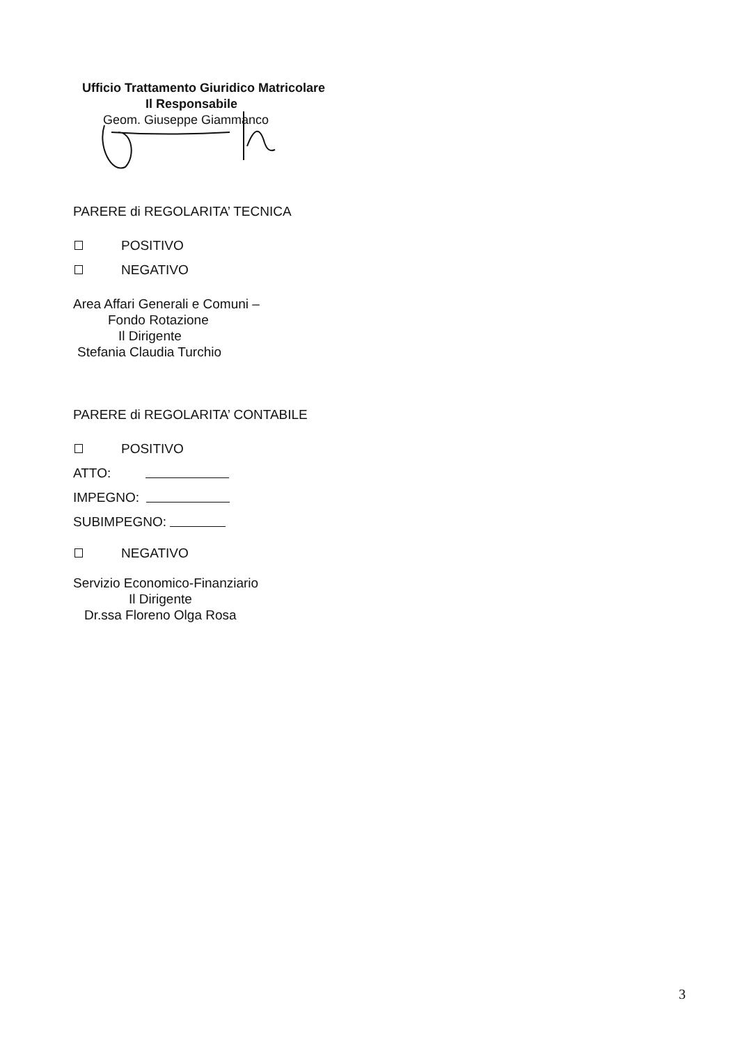Ufficio Trattamento Giuridico Matricolare
Il Responsabile
Geom. Giuseppe Giammanco
PARERE di REGOLARITA’ TECNICA
POSITIVO
NEGATIVO
Area Affari Generali e Comuni –
Fondo Rotazione
Il Dirigente
Stefania Claudia Turchio
PARERE di REGOLARITA’ CONTABILE
POSITIVO
ATTO:
IMPEGNO:
SUBIMPEGNO:
NEGATIVO
Servizio Economico-Finanziario
Il Dirigente
Dr.ssa Floreno Olga Rosa
3